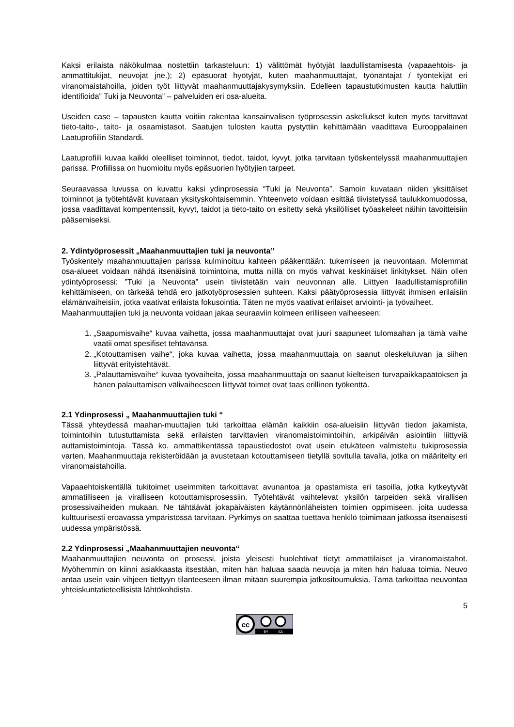Kaksi erilaista näkökulmaa nostettiin tarkasteluun: 1) välittömät hyötyjät laadullistamisesta (vapaaehtois- ja ammattitukijat, neuvojat jne.); 2) epäsuorat hyötyjät, kuten maahanmuuttajat, työnantajat / työntekijät eri viranomaistahoilla, joiden työt liittyvät maahanmuuttajakysymyksiin. Edelleen tapaustutkimusten kautta haluttiin identifioida” Tuki ja Neuvonta” – palveluiden eri osa-alueita.
Useiden case – tapausten kautta voitiin rakentaa kansainvalisen työprosessin askellukset kuten myös tarvittavat tieto-taito-, taito- ja osaamistasot. Saatujen tulosten kautta pystyttiin kehittämään vaadittava Eurooppalainen Laatuprofiilin Standardi.
Laatuprofiili kuvaa kaikki oleelliset toiminnot, tiedot, taidot, kyvyt, jotka tarvitaan työskentelyssä maahanmuuttajien parissa. Profiilissa on huomioitu myös epäsuorien hyötyjien tarpeet.
Seuraavassa luvussa on kuvattu kaksi ydinprosessia “Tuki ja Neuvonta”. Samoin kuvataan niiden yksittäiset toiminnot ja työtehtävät kuvataan yksityskohtaisemmin. Yhteenveto voidaan esittää tiivistetyssä taulukkomuodossa, jossa vaadittavat kompentenssit, kyvyt, taidot ja tieto-taito on esitetty sekä yksilölliset työaskeleet näihin tavoitteisiin pääsemiseksi.
2. Ydintyöprosessit „Maahanmuuttajien tuki ja neuvonta”
Työskentely maahanmuuttajien parissa kulminoituu kahteen pääkenttään: tukemiseen ja neuvontaan. Molemmat osa-alueet voidaan nähdä itsenäisinä toimintoina, mutta niillä on myös vahvat keskinäiset linkitykset. Näin ollen ydintyöprosessi: ”Tuki ja Neuvonta” usein tiivistetään vain neuvonnan alle. Liittyen laadullistamisprofiilin kehittämiseen, on tärkeää tehdä ero jatkotyöprosessien suhteen. Kaksi päätyöprosessia liittyvät ihmisen erilaisiin elämänvaiheisiin, jotka vaativat erilaista fokusointia. Täten ne myös vaativat erilaiset arviointi- ja työvaiheet.
Maahanmuuttajien tuki ja neuvonta voidaan jakaa seuraaviin kolmeen erilliseen vaiheeseen:
1. „Saapumisvaihe“ kuvaa vaihetta, jossa maahanmuuttajat ovat juuri saapuneet tulomaahan ja tämä vaihe vaatii omat spesifiset tehtävänsä.
2. „Kotouttamisen vaihe“, joka kuvaa vaihetta, jossa maahanmuuttaja on saanut oleskeluluvan ja siihen liittyvät erityistehtävät.
3. „Palauttamisvaihe“ kuvaa työvaiheita, jossa maahanmuuttaja on saanut kielteisen turvapaikkapäätöksen ja hänen palauttamisen välivaiheeseen liittyvät toimet ovat taas erillinen työkenttä.
2.1 Ydinprosessi „ Maahanmuuttajien tuki “
Tässä yhteydessä maahan-muuttajien tuki tarkoittaa elämän kaikkiin osa-alueisiin liittyvän tiedon jakamista, toimintoihin tutustuttamista sekä erilaisten tarvittavien viranomaistoimintoihin, arkipäivän asiointiin liittyviä auttamistoimintoja. Tässä ko. ammattikentässä tapaustiedostot ovat usein etukäteen valmisteltu tukiprosessia varten. Maahanmuuttaja rekisteröidään ja avustetaan kotouttamiseen tietyllä sovitulla tavalla, jotka on määritelty eri viranomaistahoilla.
Vapaaehtoiskentällä tukitoimet useimmiten tarkoittavat avunantoa ja opastamista eri tasoilla, jotka kytkeytyvät ammatilliseen ja viralliseen kotouttamisprosessiin. Työtehtävät vaihtelevat yksilön tarpeiden sekä virallisen prosessivaiheiden mukaan. Ne tähtäävät jokapäiväisten käytännönläheisten toimien oppimiseen, joita uudessa kulttuurisesti eroavassa ympäristössä tarvitaan. Pyrkimys on saattaa tuettava henkilö toimimaan jatkossa itsenäisesti uudessa ympäristössä.
2.2 Ydinprosessi „Maahanmuuttajien neuvonta“
Maahanmuuttajien neuvonta on prosessi, joista yleisesti huolehtivat tietyt ammattilaiset ja viranomaistahot. Myöhemmin on kiinni asiakkaasta itsestään, miten hän haluaa saada neuvoja ja miten hän haluaa toimia. Neuvo antaa usein vain vihjeen tiettyyn tilanteeseen ilman mitään suurempia jatkositoumuksia. Tämä tarkoittaa neuvontaa yhteiskuntatieteellisistä lähtökohdista.
5
cc
BY
SA